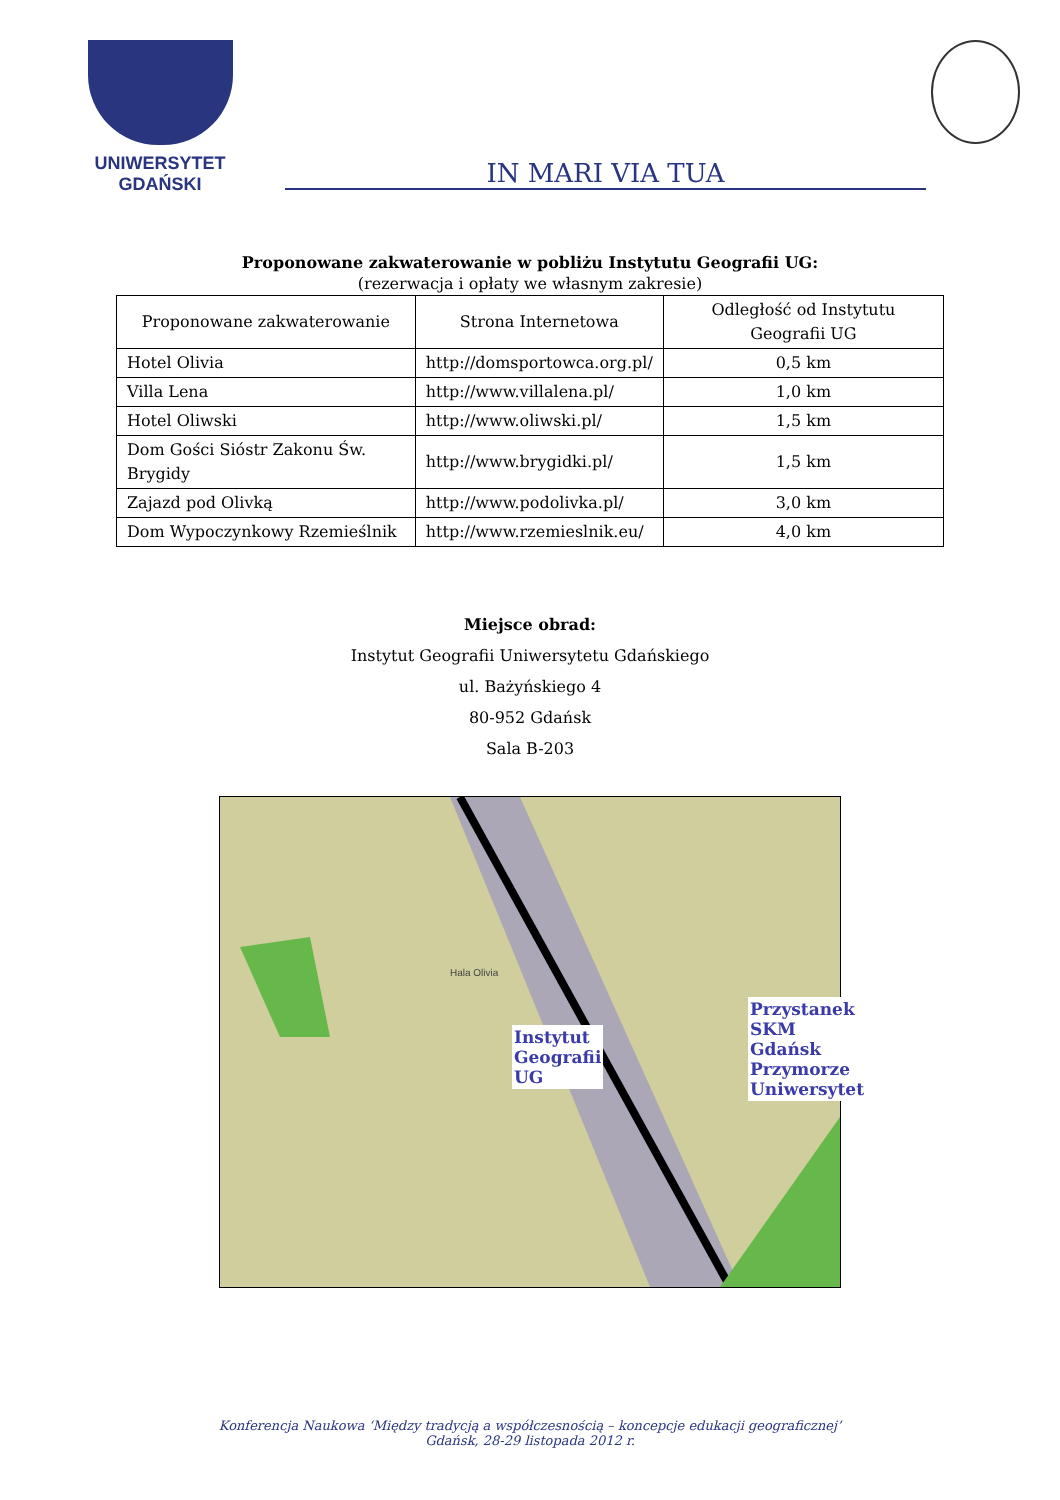UNIWERSYTET GDAŃSKI
IN MARI VIA TUA
Proponowane zakwaterowanie w pobliżu Instytutu Geografii UG:
(rezerwacja i opłaty we własnym zakresie)
| Proponowane zakwaterowanie | Strona Internetowa | Odległość od Instytutu Geografii UG |
| --- | --- | --- |
| Hotel Olivia | http://domsportowca.org.pl/ | 0,5 km |
| Villa Lena | http://www.villalena.pl/ | 1,0 km |
| Hotel Oliwski | http://www.oliwski.pl/ | 1,5 km |
| Dom Gości Sióstr Zakonu Św. Brygidy | http://www.brygidki.pl/ | 1,5 km |
| Zajazd pod Olivką | http://www.podolivka.pl/ | 3,0 km |
| Dom Wypoczynkowy Rzemieślnik | http://www.rzemieslnik.eu/ | 4,0 km |
Miejsce obrad:
Instytut Geografii Uniwersytetu Gdańskiego
ul. Bażyńskiego 4
80-952 Gdańsk
Sala B-203
Hala Olivia
Instytut
Geografii
UG
Przystanek SKM Gdańsk
Przymorze Uniwersytet
Konferencja Naukowa ‘Między tradycją a współczesnością – koncepcje edukacji geograficznej’
Gdańsk, 28-29 listopada 2012 r.